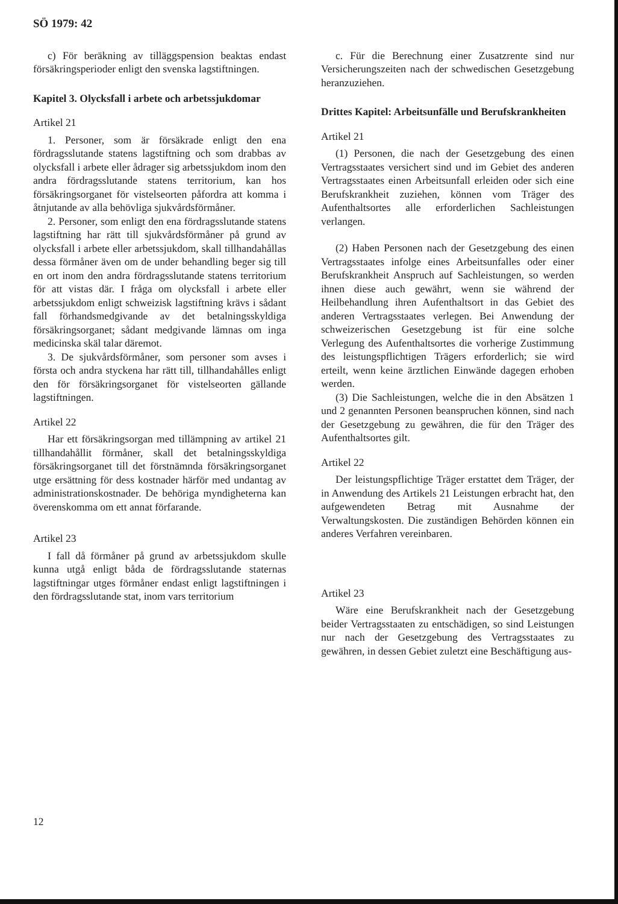SÖ 1979: 42
c) För beräkning av tilläggspension beaktas endast försäkringsperioder enligt den svenska lagstiftningen.
Kapitel 3. Olycksfall i arbete och arbetssjukdomar
Artikel 21
1. Personer, som är försäkrade enligt den ena fördragsslutande statens lagstiftning och som drabbas av olycksfall i arbete eller ådrager sig arbetssjukdom inom den andra fördragsslutande statens territorium, kan hos försäkringsorganet för vistelseorten påfordra att komma i åtnjutande av alla behövliga sjukvårdsförmåner.
2. Personer, som enligt den ena fördragsslutande statens lagstiftning har rätt till sjukvårdsförmåner på grund av olycksfall i arbete eller arbetssjukdom, skall tillhandahållas dessa förmåner även om de under behandling beger sig till en ort inom den andra fördragsslutande statens territorium för att vistas där. I fråga om olycksfall i arbete eller arbetssjukdom enligt schweizisk lagstiftning krävs i sådant fall förhandsmedgivande av det betalningsskyldiga försäkringsorganet; sådant medgivande lämnas om inga medicinska skäl talar däremot.
3. De sjukvårdsförmåner, som personer som avses i första och andra styckena har rätt till, tillhandahålles enligt den för försäkringsorganet för vistelseorten gällande lagstiftningen.
Artikel 22
Har ett försäkringsorgan med tillämpning av artikel 21 tillhandahållit förmåner, skall det betalningsskyldiga försäkringsorganet till det förstnämnda försäkringsorganet utge ersättning för dess kostnader härför med undantag av administrationskostnader. De behöriga myndigheterna kan överenskomma om ett annat förfarande.
Artikel 23
I fall då förmåner på grund av arbetssjukdom skulle kunna utgå enligt båda de fördragsslutande staternas lagstiftningar utges förmåner endast enligt lagstiftningen i den fördragsslutande stat, inom vars territorium
c. Für die Berechnung einer Zusatzrente sind nur Versicherungszeiten nach der schwedischen Gesetzgebung heranzuziehen.
Drittes Kapitel: Arbeitsunfälle und Berufskrankheiten
Artikel 21
(1) Personen, die nach der Gesetzgebung des einen Vertragsstaates versichert sind und im Gebiet des anderen Vertragsstaates einen Arbeitsunfall erleiden oder sich eine Berufskrankheit zuziehen, können vom Träger des Aufenthaltsortes alle erforderlichen Sachleistungen verlangen.
(2) Haben Personen nach der Gesetzgebung des einen Vertragsstaates infolge eines Arbeitsunfalles oder einer Berufskrankheit Anspruch auf Sachleistungen, so werden ihnen diese auch gewährt, wenn sie während der Heilbehandlung ihren Aufenthaltsort in das Gebiet des anderen Vertragsstaates verlegen. Bei Anwendung der schweizerischen Gesetzgebung ist für eine solche Verlegung des Aufenthaltsortes die vorherige Zustimmung des leistungspflichtigen Trägers erforderlich; sie wird erteilt, wenn keine ärztlichen Einwände dagegen erhoben werden.
(3) Die Sachleistungen, welche die in den Absätzen 1 und 2 genannten Personen beanspruchen können, sind nach der Gesetzgebung zu gewähren, die für den Träger des Aufenthaltsortes gilt.
Artikel 22
Der leistungspflichtige Träger erstattet dem Träger, der in Anwendung des Artikels 21 Leistungen erbracht hat, den aufgewendeten Betrag mit Ausnahme der Verwaltungskosten. Die zuständigen Behörden können ein anderes Verfahren vereinbaren.
Artikel 23
Wäre eine Berufskrankheit nach der Gesetzgebung beider Vertragsstaaten zu entschädigen, so sind Leistungen nur nach der Gesetzgebung des Vertragsstaates zu gewähren, in dessen Gebiet zuletzt eine Beschäftigung aus-
12